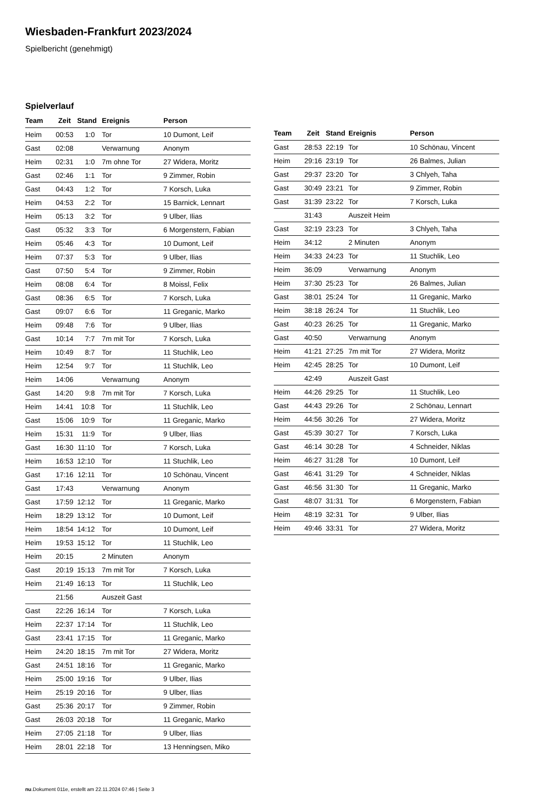Wiesbaden-Frankfurt 2023/2024
Spielbericht (genehmigt)
Spielverlauf
| Team | Zeit | Stand | Ereignis | Person |
| --- | --- | --- | --- | --- |
| Heim | 00:53 | 1:0 | Tor | 10 Dumont, Leif |
| Gast | 02:08 | | Verwarnung | Anonym |
| Heim | 02:31 | 1:0 | 7m ohne Tor | 27 Widera, Moritz |
| Gast | 02:46 | 1:1 | Tor | 9 Zimmer, Robin |
| Gast | 04:43 | 1:2 | Tor | 7 Korsch, Luka |
| Heim | 04:53 | 2:2 | Tor | 15 Barnick, Lennart |
| Heim | 05:13 | 3:2 | Tor | 9 Ulber, Ilias |
| Gast | 05:32 | 3:3 | Tor | 6 Morgenstern, Fabian |
| Heim | 05:46 | 4:3 | Tor | 10 Dumont, Leif |
| Heim | 07:37 | 5:3 | Tor | 9 Ulber, Ilias |
| Gast | 07:50 | 5:4 | Tor | 9 Zimmer, Robin |
| Heim | 08:08 | 6:4 | Tor | 8 Moissl, Felix |
| Gast | 08:36 | 6:5 | Tor | 7 Korsch, Luka |
| Gast | 09:07 | 6:6 | Tor | 11 Greganic, Marko |
| Heim | 09:48 | 7:6 | Tor | 9 Ulber, Ilias |
| Gast | 10:14 | 7:7 | 7m mit Tor | 7 Korsch, Luka |
| Heim | 10:49 | 8:7 | Tor | 11 Stuchlik, Leo |
| Heim | 12:54 | 9:7 | Tor | 11 Stuchlik, Leo |
| Heim | 14:06 | | Verwarnung | Anonym |
| Gast | 14:20 | 9:8 | 7m mit Tor | 7 Korsch, Luka |
| Heim | 14:41 | 10:8 | Tor | 11 Stuchlik, Leo |
| Gast | 15:06 | 10:9 | Tor | 11 Greganic, Marko |
| Heim | 15:31 | 11:9 | Tor | 9 Ulber, Ilias |
| Gast | 16:30 | 11:10 | Tor | 7 Korsch, Luka |
| Heim | 16:53 | 12:10 | Tor | 11 Stuchlik, Leo |
| Gast | 17:16 | 12:11 | Tor | 10 Schönau, Vincent |
| Gast | 17:43 | | Verwarnung | Anonym |
| Gast | 17:59 | 12:12 | Tor | 11 Greganic, Marko |
| Heim | 18:29 | 13:12 | Tor | 10 Dumont, Leif |
| Heim | 18:54 | 14:12 | Tor | 10 Dumont, Leif |
| Heim | 19:53 | 15:12 | Tor | 11 Stuchlik, Leo |
| Heim | 20:15 | | 2 Minuten | Anonym |
| Gast | 20:19 | 15:13 | 7m mit Tor | 7 Korsch, Luka |
| Heim | 21:49 | 16:13 | Tor | 11 Stuchlik, Leo |
| | 21:56 | | Auszeit Gast | |
| Gast | 22:26 | 16:14 | Tor | 7 Korsch, Luka |
| Heim | 22:37 | 17:14 | Tor | 11 Stuchlik, Leo |
| Gast | 23:41 | 17:15 | Tor | 11 Greganic, Marko |
| Heim | 24:20 | 18:15 | 7m mit Tor | 27 Widera, Moritz |
| Gast | 24:51 | 18:16 | Tor | 11 Greganic, Marko |
| Heim | 25:00 | 19:16 | Tor | 9 Ulber, Ilias |
| Heim | 25:19 | 20:16 | Tor | 9 Ulber, Ilias |
| Gast | 25:36 | 20:17 | Tor | 9 Zimmer, Robin |
| Gast | 26:03 | 20:18 | Tor | 11 Greganic, Marko |
| Heim | 27:05 | 21:18 | Tor | 9 Ulber, Ilias |
| Heim | 28:01 | 22:18 | Tor | 13 Henningsen, Miko |
| Team | Zeit | Stand | Ereignis | Person |
| --- | --- | --- | --- | --- |
| Gast | 28:53 | 22:19 | Tor | 10 Schönau, Vincent |
| Heim | 29:16 | 23:19 | Tor | 26 Balmes, Julian |
| Gast | 29:37 | 23:20 | Tor | 3 Chlyeh, Taha |
| Gast | 30:49 | 23:21 | Tor | 9 Zimmer, Robin |
| Gast | 31:39 | 23:22 | Tor | 7 Korsch, Luka |
| | 31:43 | | Auszeit Heim | |
| Gast | 32:19 | 23:23 | Tor | 3 Chlyeh, Taha |
| Heim | 34:12 | | 2 Minuten | Anonym |
| Heim | 34:33 | 24:23 | Tor | 11 Stuchlik, Leo |
| Heim | 36:09 | | Verwarnung | Anonym |
| Heim | 37:30 | 25:23 | Tor | 26 Balmes, Julian |
| Gast | 38:01 | 25:24 | Tor | 11 Greganic, Marko |
| Heim | 38:18 | 26:24 | Tor | 11 Stuchlik, Leo |
| Gast | 40:23 | 26:25 | Tor | 11 Greganic, Marko |
| Gast | 40:50 | | Verwarnung | Anonym |
| Heim | 41:21 | 27:25 | 7m mit Tor | 27 Widera, Moritz |
| Heim | 42:45 | 28:25 | Tor | 10 Dumont, Leif |
| | 42:49 | | Auszeit Gast | |
| Heim | 44:26 | 29:25 | Tor | 11 Stuchlik, Leo |
| Gast | 44:43 | 29:26 | Tor | 2 Schönau, Lennart |
| Heim | 44:56 | 30:26 | Tor | 27 Widera, Moritz |
| Gast | 45:39 | 30:27 | Tor | 7 Korsch, Luka |
| Gast | 46:14 | 30:28 | Tor | 4 Schneider, Niklas |
| Heim | 46:27 | 31:28 | Tor | 10 Dumont, Leif |
| Gast | 46:41 | 31:29 | Tor | 4 Schneider, Niklas |
| Gast | 46:56 | 31:30 | Tor | 11 Greganic, Marko |
| Gast | 48:07 | 31:31 | Tor | 6 Morgenstern, Fabian |
| Heim | 48:19 | 32:31 | Tor | 9 Ulber, Ilias |
| Heim | 49:46 | 33:31 | Tor | 27 Widera, Moritz |
nu.Dokument 011e, erstellt am 22.11.2024 07:46 | Seite 3